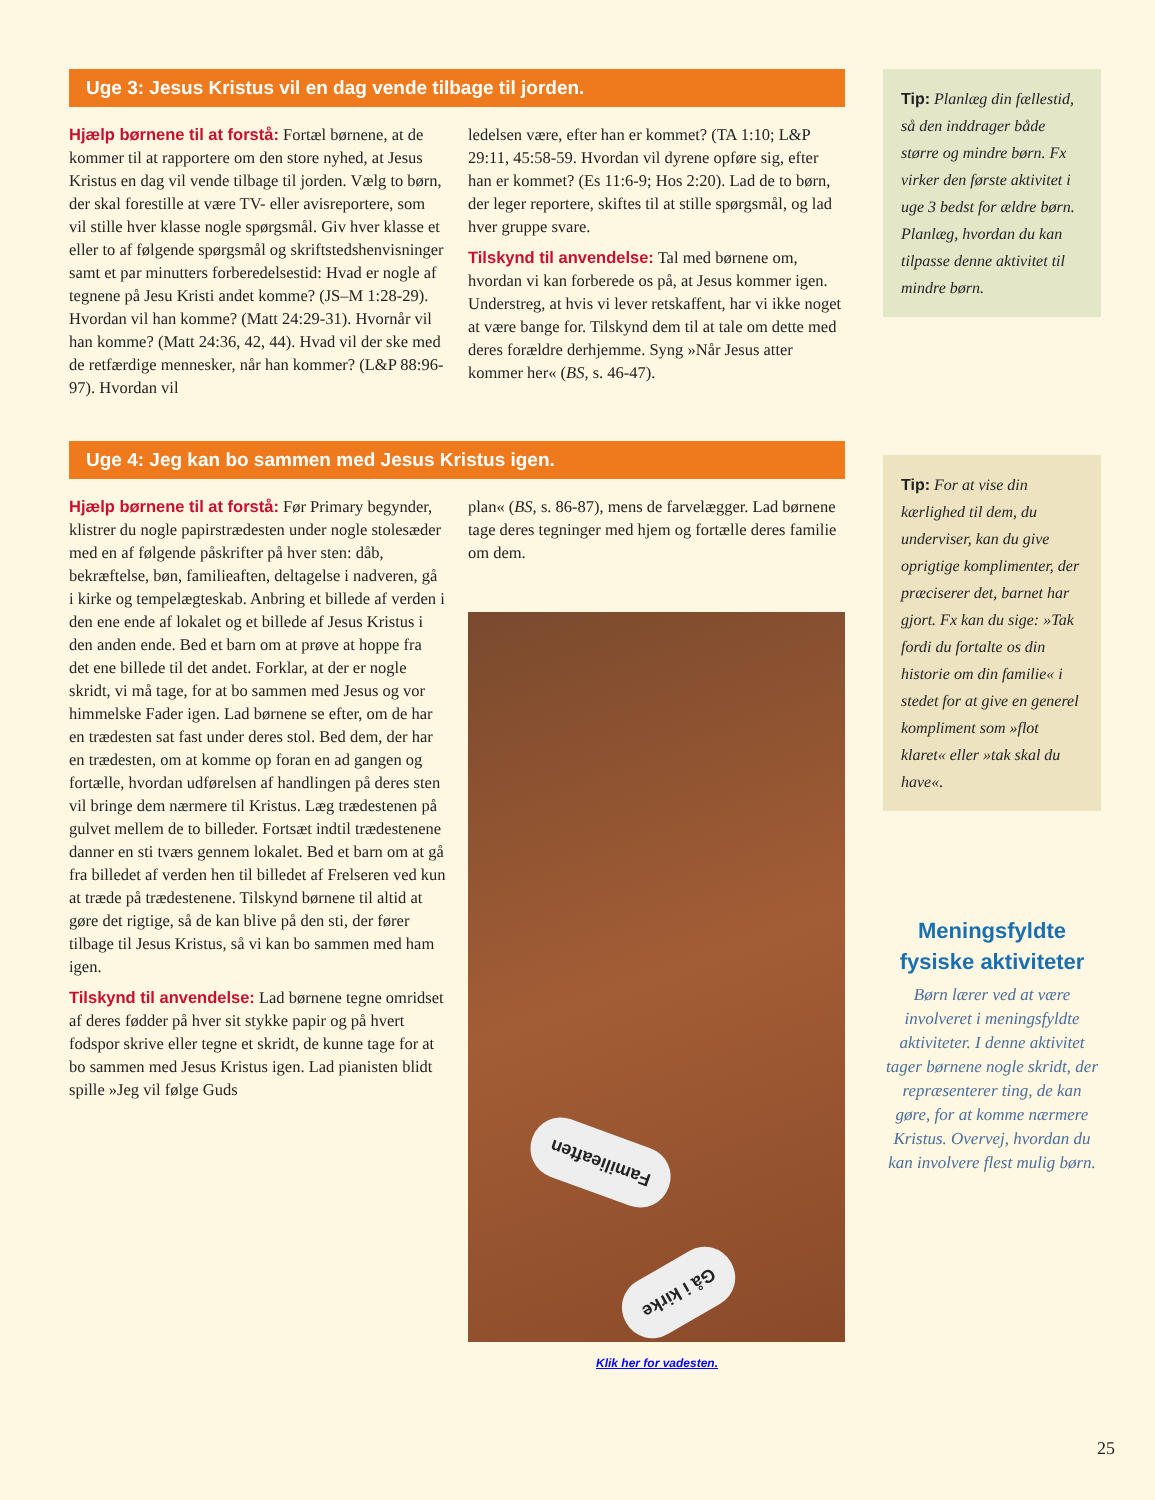Uge 3: Jesus Kristus vil en dag vende tilbage til jorden.
Hjælp børnene til at forstå: Fortæl børnene, at de kommer til at rapportere om den store nyhed, at Jesus Kristus en dag vil vende tilbage til jorden. Vælg to børn, der skal forestille at være TV- eller avisreportere, som vil stille hver klasse nogle spørgsmål. Giv hver klasse et eller to af følgende spørgsmål og skriftstedshenvisninger samt et par minutters forberedelsestid: Hvad er nogle af tegnene på Jesu Kristi andet komme? (JS–M 1:28-29). Hvordan vil han komme? (Matt 24:29-31). Hvornår vil han komme? (Matt 24:36, 42, 44). Hvad vil der ske med de retfærdige mennesker, når han kommer? (L&P 88:96-97). Hvordan vil
ledelsen være, efter han er kommet? (TA 1:10; L&P 29:11, 45:58-59. Hvordan vil dyrene opføre sig, efter han er kommet? (Es 11:6-9; Hos 2:20). Lad de to børn, der leger reportere, skiftes til at stille spørgsmål, og lad hver gruppe svare.
Tilskynd til anvendelse: Tal med børnene om, hvordan vi kan forberede os på, at Jesus kommer igen. Understreg, at hvis vi lever retskaffent, har vi ikke noget at være bange for. Tilskynd dem til at tale om dette med deres forældre derhjemme. Syng »Når Jesus atter kommer her« (BS, s. 46-47).
Uge 4: Jeg kan bo sammen med Jesus Kristus igen.
Hjælp børnene til at forstå: Før Primary begynder, klistrer du nogle papirstrædesten under nogle stolesæder med en af følgende påskrifter på hver sten: dåb, bekræftelse, bøn, familieaften, deltagelse i nadveren, gå i kirke og tempelægteskab. Anbring et billede af verden i den ene ende af lokalet og et billede af Jesus Kristus i den anden ende. Bed et barn om at prøve at hoppe fra det ene billede til det andet. Forklar, at der er nogle skridt, vi må tage, for at bo sammen med Jesus og vor himmelske Fader igen. Lad børnene se efter, om de har en trædesten sat fast under deres stol. Bed dem, der har en trædesten, om at komme op foran en ad gangen og fortælle, hvordan udførelsen af handlingen på deres sten vil bringe dem nærmere til Kristus. Læg trædestenen på gulvet mellem de to billeder. Fortsæt indtil trædestenene danner en sti tværs gennem lokalet. Bed et barn om at gå fra billedet af verden hen til billedet af Frelseren ved kun at træde på trædestenene. Tilskynd børnene til altid at gøre det rigtige, så de kan blive på den sti, der fører tilbage til Jesus Kristus, så vi kan bo sammen med ham igen.
Tilskynd til anvendelse: Lad børnene tegne omridset af deres fødder på hver sit stykke papir og på hvert fodspor skrive eller tegne et skridt, de kunne tage for at bo sammen med Jesus Kristus igen. Lad pianisten blidt spille »Jeg vil følge Guds
plan« (BS, s. 86-87), mens de farvelægger. Lad børnene tage deres tegninger med hjem og fortælle deres familie om dem.
Familieaften
Gå i kirke
Klik her for vadesten.
Tip: Planlæg din fællestid, så den inddrager både større og mindre børn. Fx virker den første aktivitet i uge 3 bedst for ældre børn. Planlæg, hvordan du kan tilpasse denne aktivitet til mindre børn.
Tip: For at vise din kærlighed til dem, du underviser, kan du give oprigtige komplimenter, der præciserer det, barnet har gjort. Fx kan du sige: »Tak fordi du fortalte os din historie om din familie« i stedet for at give en generel kompliment som »flot klaret« eller »tak skal du have«.
Meningsfyldte fysiske aktiviteter
Børn lærer ved at være involveret i meningsfyldte aktiviteter. I denne aktivitet tager børnene nogle skridt, der repræsenterer ting, de kan gøre, for at komme nærmere Kristus. Overvej, hvordan du kan involvere flest mulig børn.
25